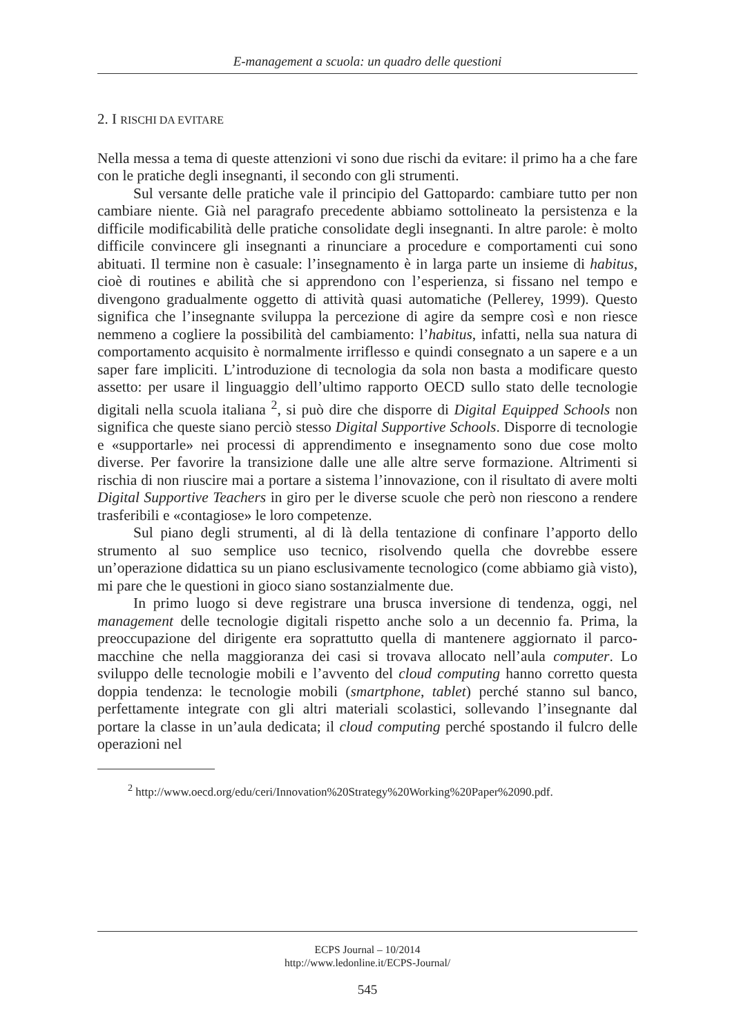E-management a scuola: un quadro delle questioni
2. I RISCHI DA EVITARE
Nella messa a tema di queste attenzioni vi sono due rischi da evitare: il primo ha a che fare con le pratiche degli insegnanti, il secondo con gli strumenti.
Sul versante delle pratiche vale il principio del Gattopardo: cambiare tutto per non cambiare niente. Già nel paragrafo precedente abbiamo sottolineato la persistenza e la difficile modificabilità delle pratiche consolidate degli insegnanti. In altre parole: è molto difficile convincere gli insegnanti a rinunciare a procedure e comportamenti cui sono abituati. Il termine non è casuale: l’insegnamento è in larga parte un insieme di habitus, cioè di routines e abilità che si apprendono con l’esperienza, si fissano nel tempo e divengono gradualmente oggetto di attività quasi automatiche (Pellerey, 1999). Questo significa che l’insegnante sviluppa la percezione di agire da sempre così e non riesce nemmeno a cogliere la possibilità del cambiamento: l’habitus, infatti, nella sua natura di comportamento acquisito è normalmente irriflesso e quindi consegnato a un sapere e a un saper fare impliciti. L’introduzione di tecnologia da sola non basta a modificare questo assetto: per usare il linguaggio dell’ultimo rapporto OECD sullo stato delle tecnologie digitali nella scuola italiana <sup>2</sup>, si può dire che disporre di Digital Equipped Schools non significa che queste siano perciò stesso Digital Supportive Schools. Disporre di tecnologie e «supportarle» nei processi di apprendimento e insegnamento sono due cose molto diverse. Per favorire la transizione dalle une alle altre serve formazione. Altrimenti si rischia di non riuscire mai a portare a sistema l’innovazione, con il risultato di avere molti Digital Supportive Teachers in giro per le diverse scuole che però non riescono a rendere trasferibili e «contagiose» le loro competenze.
Sul piano degli strumenti, al di là della tentazione di confinare l’apporto dello strumento al suo semplice uso tecnico, risolvendo quella che dovrebbe essere un’operazione didattica su un piano esclusivamente tecnologico (come abbiamo già visto), mi pare che le questioni in gioco siano sostanzialmente due.
In primo luogo si deve registrare una brusca inversione di tendenza, oggi, nel management delle tecnologie digitali rispetto anche solo a un decennio fa. Prima, la preoccupazione del dirigente era soprattutto quella di mantenere aggiornato il parco-macchine che nella maggioranza dei casi si trovava allocato nell’aula computer. Lo sviluppo delle tecnologie mobili e l’avvento del cloud computing hanno corretto questa doppia tendenza: le tecnologie mobili (smartphone, tablet) perché stanno sul banco, perfettamente integrate con gli altri materiali scolastici, sollevando l’insegnante dal portare la classe in un’aula dedicata; il cloud computing perché spostando il fulcro delle operazioni nel
<sup>2</sup> http://www.oecd.org/edu/ceri/Innovation%20Strategy%20Working%20Paper%2090.pdf.
ECPS Journal – 10/2014
http://www.ledonline.it/ECPS-Journal/
545